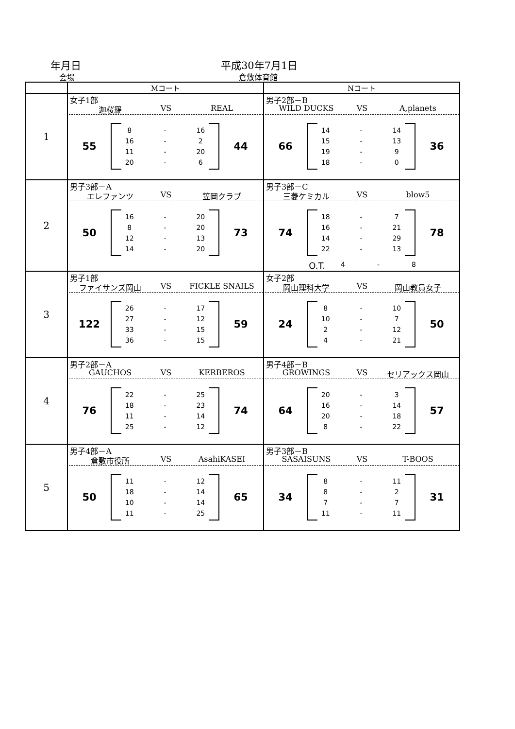年月日
会場
平成30年7月1日
倉敷体育館
| | Mコート | Nコート |
| --- | --- | --- |
| 1 | 女子1部 迦桜羅 VS REAL 55 8 - 16 16 - 2 11 - 20 20 - 6 44 | 男子2部－B WILD DUCKS VS A,planets 66 14 - 14 15 - 13 19 - 9 18 - 0 36 |
| 2 | 男子3部－A エレファンツ VS 笠岡クラブ 50 16 - 20 8 - 20 12 - 13 14 - 20 73 | 男子3部－C 三菱ケミカル VS blow5 74 18 - 7 16 - 21 14 - 29 22 - 13 78 O.T. 4 - 8 |
| 3 | 男子1部 ファイサンズ岡山 VS FICKLE SNAILS 122 26 - 17 27 - 12 33 - 15 36 - 15 59 | 女子2部 岡山理科大学 VS 岡山教員女子 24 8 - 10 10 - 7 2 - 12 4 - 21 50 |
| 4 | 男子2部－A GAUCHOS VS KERBEROS 76 22 - 25 18 - 23 11 - 14 25 - 12 74 | 男子4部－B GROWINGS VS セリアックス岡山 64 20 - 3 16 - 14 20 - 18 8 - 22 57 |
| 5 | 男子4部－A 倉敷市役所 VS AsahiKASEI 50 11 - 12 18 - 14 10 - 14 11 - 25 65 | 男子3部－B SASAISUNS VS T-BOOS 34 8 - 11 8 - 2 7 - 7 11 - 11 31 |